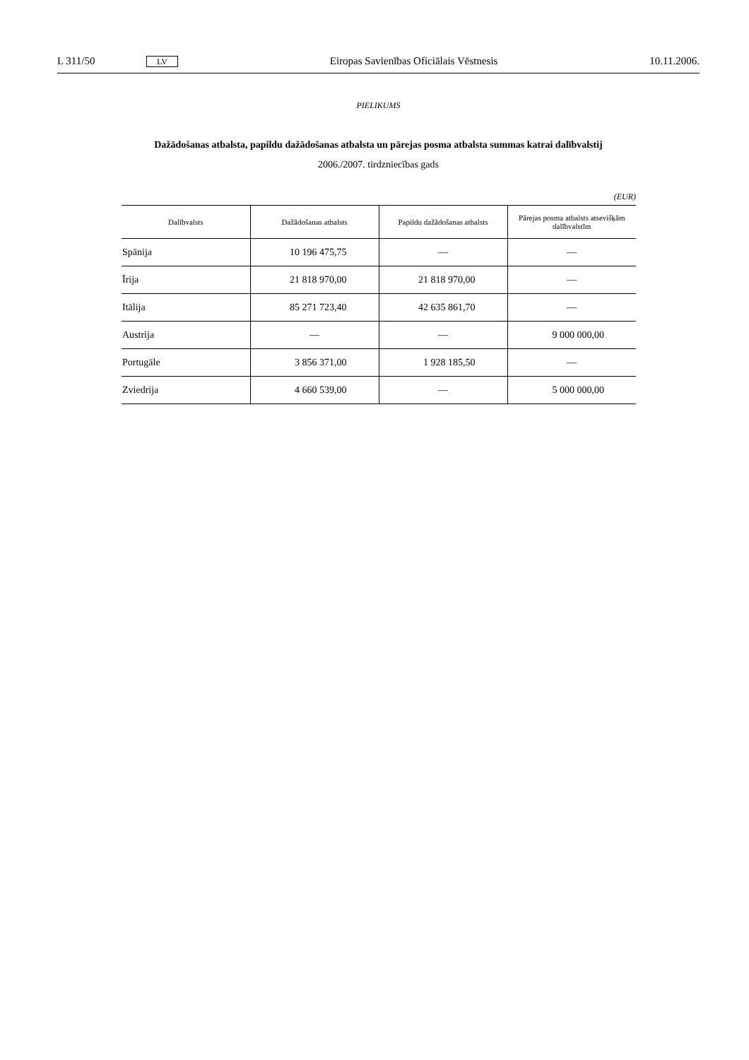L 311/50 LV Eiropas Savienības Oficiālais Vēstnesis 10.11.2006.
PIELIKUMS
Dažādošanas atbalsta, papildu dažādošanas atbalsta un pārejas posma atbalsta summas katrai dalībvalstij
2006./2007. tirdzniecības gads
(EUR)
| Dalībvalsts | Dažādošanas atbalsts | Papildu dažādošanas atbalsts | Pārejas posma atbalsts atsevišķām dalībvalstīm |
| --- | --- | --- | --- |
| Spānija | 10 196 475,75 | — | — |
| Īrija | 21 818 970,00 | 21 818 970,00 | — |
| Itālija | 85 271 723,40 | 42 635 861,70 | — |
| Austrija | — | — | 9 000 000,00 |
| Portugāle | 3 856 371,00 | 1 928 185,50 | — |
| Zviedrija | 4 660 539,00 | — | 5 000 000,00 |